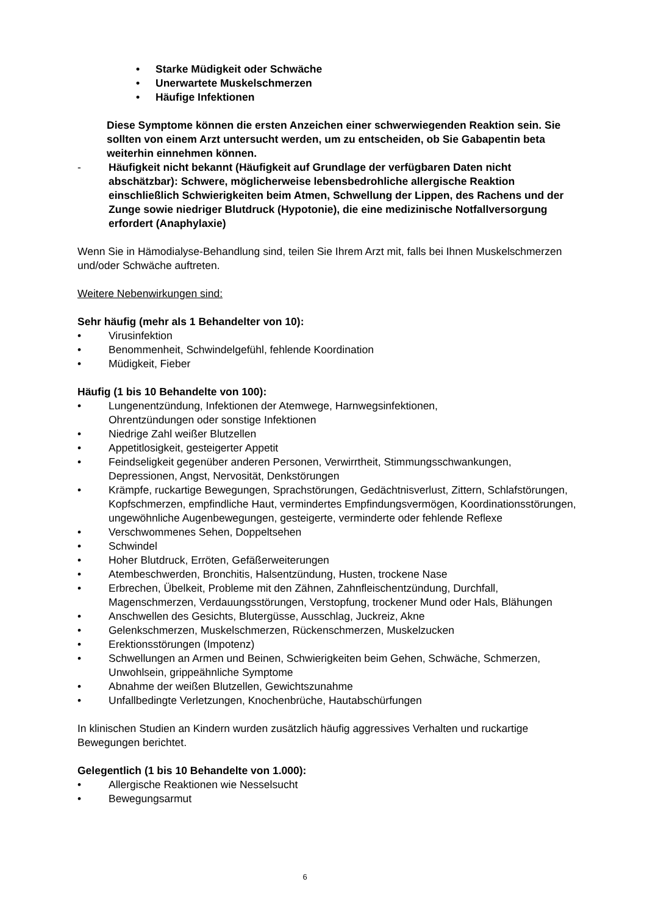• Starke Müdigkeit oder Schwäche
• Unerwartete Muskelschmerzen
• Häufige Infektionen
Diese Symptome können die ersten Anzeichen einer schwerwiegenden Reaktion sein. Sie sollten von einem Arzt untersucht werden, um zu entscheiden, ob Sie Gabapentin beta weiterhin einnehmen können.
- Häufigkeit nicht bekannt (Häufigkeit auf Grundlage der verfügbaren Daten nicht abschätzbar): Schwere, möglicherweise lebensbedrohliche allergische Reaktion einschließlich Schwierigkeiten beim Atmen, Schwellung der Lippen, des Rachens und der Zunge sowie niedriger Blutdruck (Hypotonie), die eine medizinische Notfallversorgung erfordert (Anaphylaxie)
Wenn Sie in Hämodialyse-Behandlung sind, teilen Sie Ihrem Arzt mit, falls bei Ihnen Muskelschmerzen und/oder Schwäche auftreten.
Weitere Nebenwirkungen sind:
Sehr häufig (mehr als 1 Behandelter von 10):
• Virusinfektion
• Benommenheit, Schwindelgefühl, fehlende Koordination
• Müdigkeit, Fieber
Häufig (1 bis 10 Behandelte von 100):
• Lungenentzündung, Infektionen der Atemwege, Harnwegsinfektionen,
Ohrentzündungen oder sonstige Infektionen
• Niedrige Zahl weißer Blutzellen
• Appetitlosigkeit, gesteigerter Appetit
• Feindseligkeit gegenüber anderen Personen, Verwirrtheit, Stimmungsschwankungen, Depressionen, Angst, Nervosität, Denkstörungen
• Krämpfe, ruckartige Bewegungen, Sprachstörungen, Gedächtnisverlust, Zittern, Schlafstörungen, Kopfschmerzen, empfindliche Haut, vermindertes Empfindungsvermögen, Koordinationsstörungen, ungewöhnliche Augenbewegungen, gesteigerte, verminderte oder fehlende Reflexe
• Verschwommenes Sehen, Doppeltsehen
• Schwindel
• Hoher Blutdruck, Erröten, Gefäßerweiterungen
• Atembeschwerden, Bronchitis, Halsentzündung, Husten, trockene Nase
• Erbrechen, Übelkeit, Probleme mit den Zähnen, Zahnfleischentzündung, Durchfall, Magenschmerzen, Verdauungsstörungen, Verstopfung, trockener Mund oder Hals, Blähungen
• Anschwellen des Gesichts, Blutergüsse, Ausschlag, Juckreiz, Akne
• Gelenkschmerzen, Muskelschmerzen, Rückenschmerzen, Muskelzucken
• Erektionsstörungen (Impotenz)
• Schwellungen an Armen und Beinen, Schwierigkeiten beim Gehen, Schwäche, Schmerzen, Unwohlsein, grippeähnliche Symptome
• Abnahme der weißen Blutzellen, Gewichtszunahme
• Unfallbedingte Verletzungen, Knochenbrüche, Hautabschürfungen
In klinischen Studien an Kindern wurden zusätzlich häufig aggressives Verhalten und ruckartige Bewegungen berichtet.
Gelegentlich (1 bis 10 Behandelte von 1.000):
• Allergische Reaktionen wie Nesselsucht
• Bewegungsarmut
6